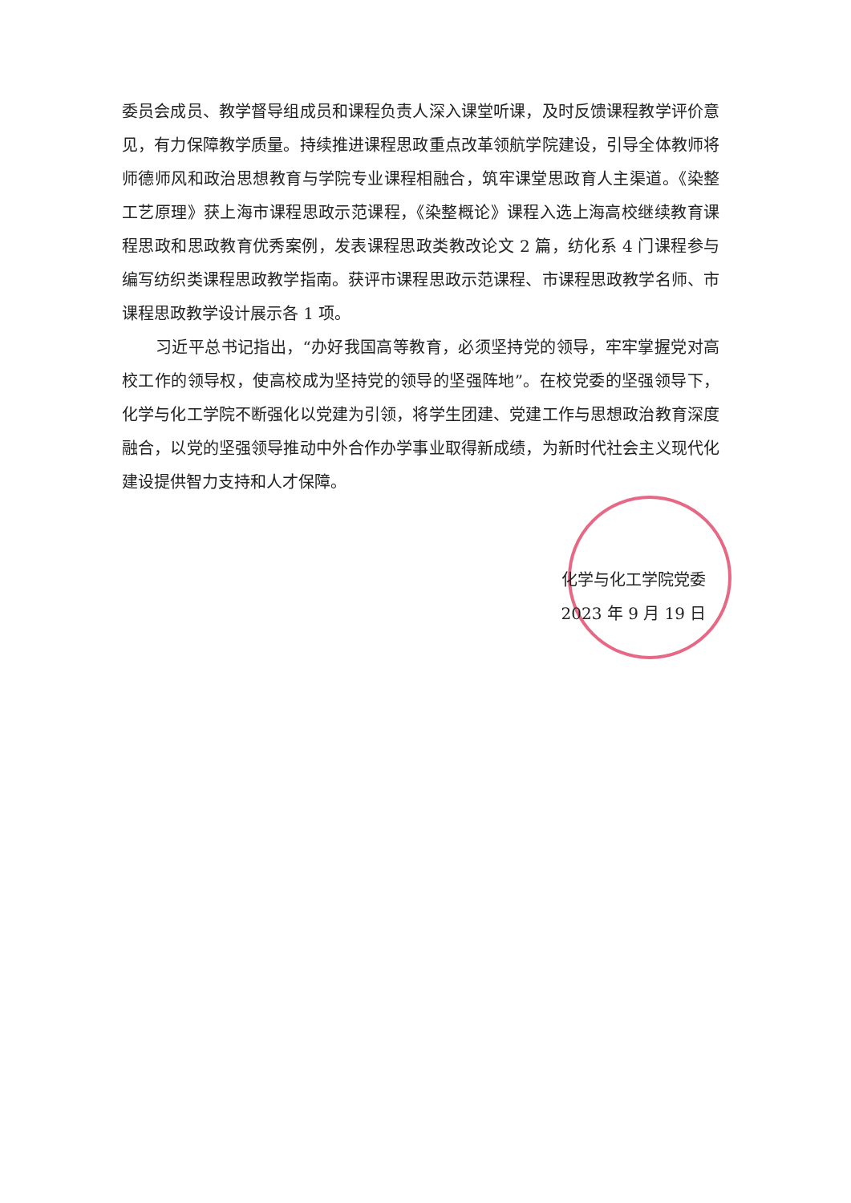委员会成员、教学督导组成员和课程负责人深入课堂听课，及时反馈课程教学评价意见，有力保障教学质量。持续推进课程思政重点改革领航学院建设，引导全体教师将师德师风和政治思想教育与学院专业课程相融合，筑牢课堂思政育人主渠道。《染整工艺原理》获上海市课程思政示范课程，《染整概论》课程入选上海高校继续教育课程思政和思政教育优秀案例，发表课程思政类教改论文 2 篇，纺化系 4 门课程参与编写纺织类课程思政教学指南。获评市课程思政示范课程、市课程思政教学名师、市课程思政教学设计展示各 1 项。
习近平总书记指出，“办好我国高等教育，必须坚持党的领导，牢牢掌握党对高校工作的领导权，使高校成为坚持党的领导的坚强阵地”。在校党委的坚强领导下，化学与化工学院不断强化以党建为引领，将学生团建、党建工作与思想政治教育深度融合，以党的坚强领导推动中外合作办学事业取得新成绩，为新时代社会主义现代化建设提供智力支持和人才保障。
化学与化工学院党委
2023 年 9 月 19 日